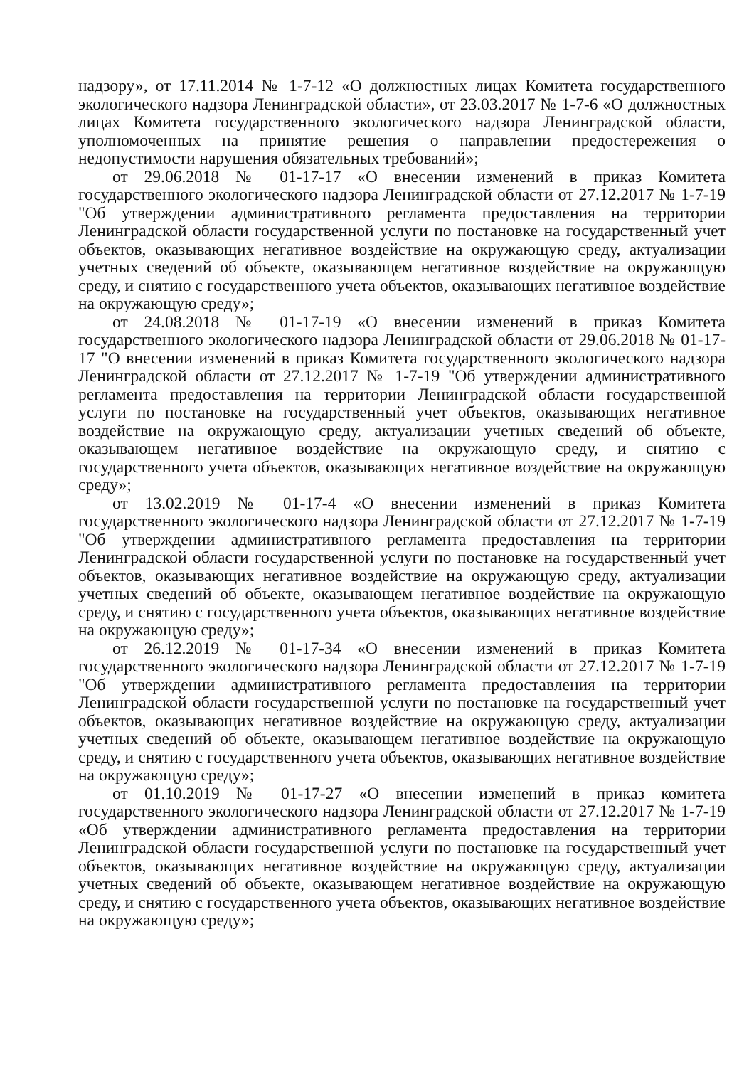надзору», от 17.11.2014 № 1-7-12 «О должностных лицах Комитета государственного экологического надзора Ленинградской области», от 23.03.2017 № 1-7-6 «О должностных лицах Комитета государственного экологического надзора Ленинградской области, уполномоченных на принятие решения о направлении предостережения о недопустимости нарушения обязательных требований»;
от 29.06.2018 № 01-17-17 «О внесении изменений в приказ Комитета государственного экологического надзора Ленинградской области от 27.12.2017 № 1-7-19 "Об утверждении административного регламента предоставления на территории Ленинградской области государственной услуги по постановке на государственный учет объектов, оказывающих негативное воздействие на окружающую среду, актуализации учетных сведений об объекте, оказывающем негативное воздействие на окружающую среду, и снятию с государственного учета объектов, оказывающих негативное воздействие на окружающую среду»;
от 24.08.2018 № 01-17-19 «О внесении изменений в приказ Комитета государственного экологического надзора Ленинградской области от 29.06.2018 № 01-17-17 "О внесении изменений в приказ Комитета государственного экологического надзора Ленинградской области от 27.12.2017 № 1-7-19 "Об утверждении административного регламента предоставления на территории Ленинградской области государственной услуги по постановке на государственный учет объектов, оказывающих негативное воздействие на окружающую среду, актуализации учетных сведений об объекте, оказывающем негативное воздействие на окружающую среду, и снятию с государственного учета объектов, оказывающих негативное воздействие на окружающую среду»;
от 13.02.2019 № 01-17-4 «О внесении изменений в приказ Комитета государственного экологического надзора Ленинградской области от 27.12.2017 № 1-7-19 "Об утверждении административного регламента предоставления на территории Ленинградской области государственной услуги по постановке на государственный учет объектов, оказывающих негативное воздействие на окружающую среду, актуализации учетных сведений об объекте, оказывающем негативное воздействие на окружающую среду, и снятию с государственного учета объектов, оказывающих негативное воздействие на окружающую среду»;
от 26.12.2019 № 01-17-34 «О внесении изменений в приказ Комитета государственного экологического надзора Ленинградской области от 27.12.2017 № 1-7-19 "Об утверждении административного регламента предоставления на территории Ленинградской области государственной услуги по постановке на государственный учет объектов, оказывающих негативное воздействие на окружающую среду, актуализации учетных сведений об объекте, оказывающем негативное воздействие на окружающую среду, и снятию с государственного учета объектов, оказывающих негативное воздействие на окружающую среду»;
от 01.10.2019 № 01-17-27 «О внесении изменений в приказ комитета государственного экологического надзора Ленинградской области от 27.12.2017 № 1-7-19 «Об утверждении административного регламента предоставления на территории Ленинградской области государственной услуги по постановке на государственный учет объектов, оказывающих негативное воздействие на окружающую среду, актуализации учетных сведений об объекте, оказывающем негативное воздействие на окружающую среду, и снятию с государственного учета объектов, оказывающих негативное воздействие на окружающую среду»;